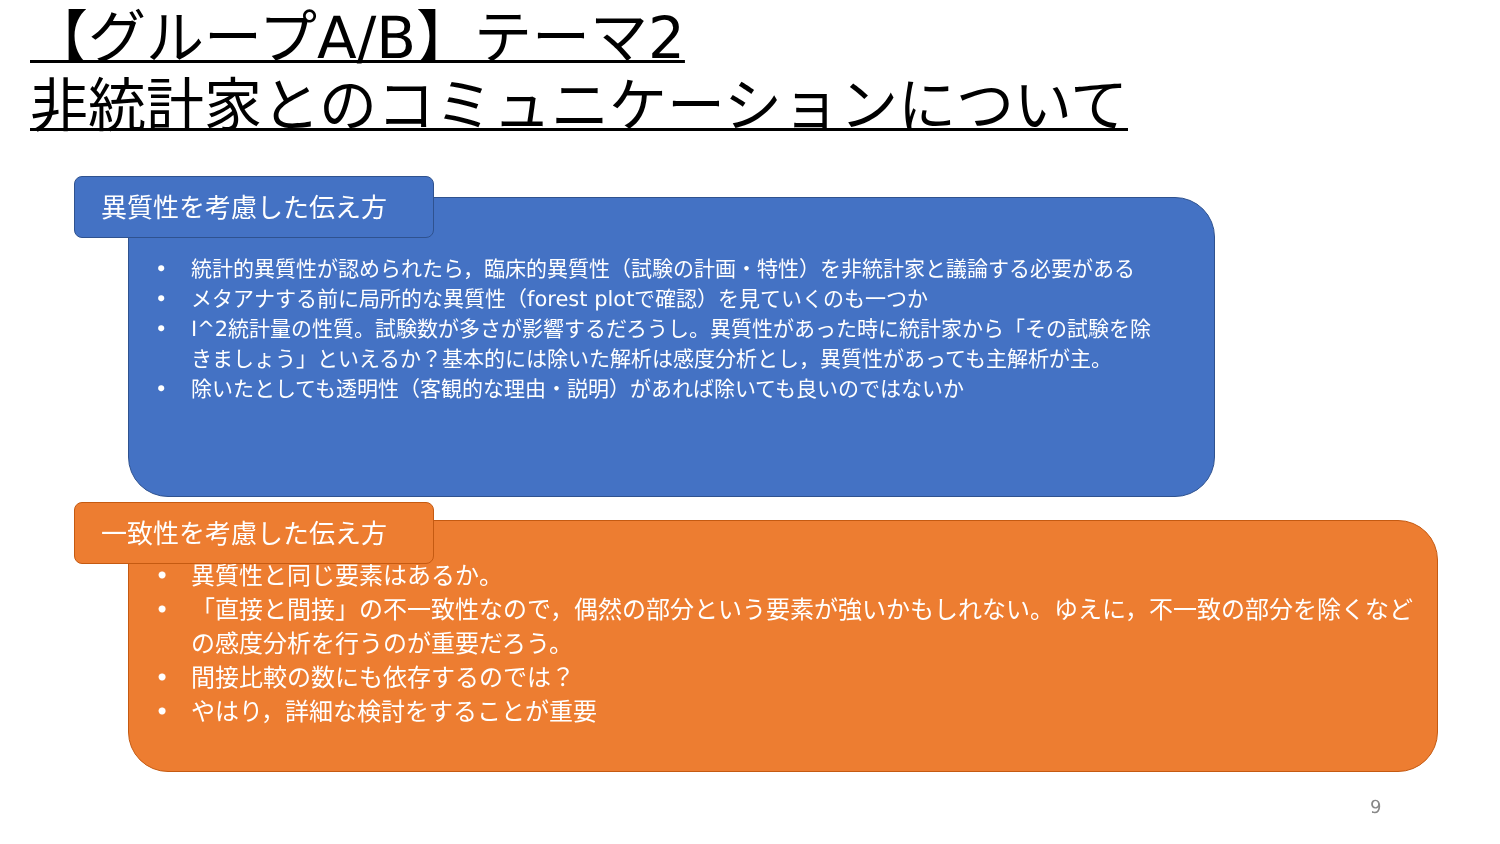【グループA/B】テーマ2
非統計家とのコミュニケーションについて
• 統計的異質性が認められたら，臨床的異質性（試験の計画・特性）を非統計家と議論する必要がある
• メタアナする前に局所的な異質性（forest plotで確認）を見ていくのも一つか
• I^2統計量の性質。試験数が多さが影響するだろうし。異質性があった時に統計家から「その試験を除きましょう」といえるか？基本的には除いた解析は感度分析とし，異質性があっても主解析が主。
• 除いたとしても透明性（客観的な理由・説明）があれば除いても良いのではないか
異質性を考慮した伝え方
• 異質性と同じ要素はあるか。
• 「直接と間接」の不一致性なので，偶然の部分という要素が強いかもしれない。ゆえに，不一致の部分を除くなどの感度分析を行うのが重要だろう。
• 間接比較の数にも依存するのでは？
• やはり，詳細な検討をすることが重要
一致性を考慮した伝え方
9